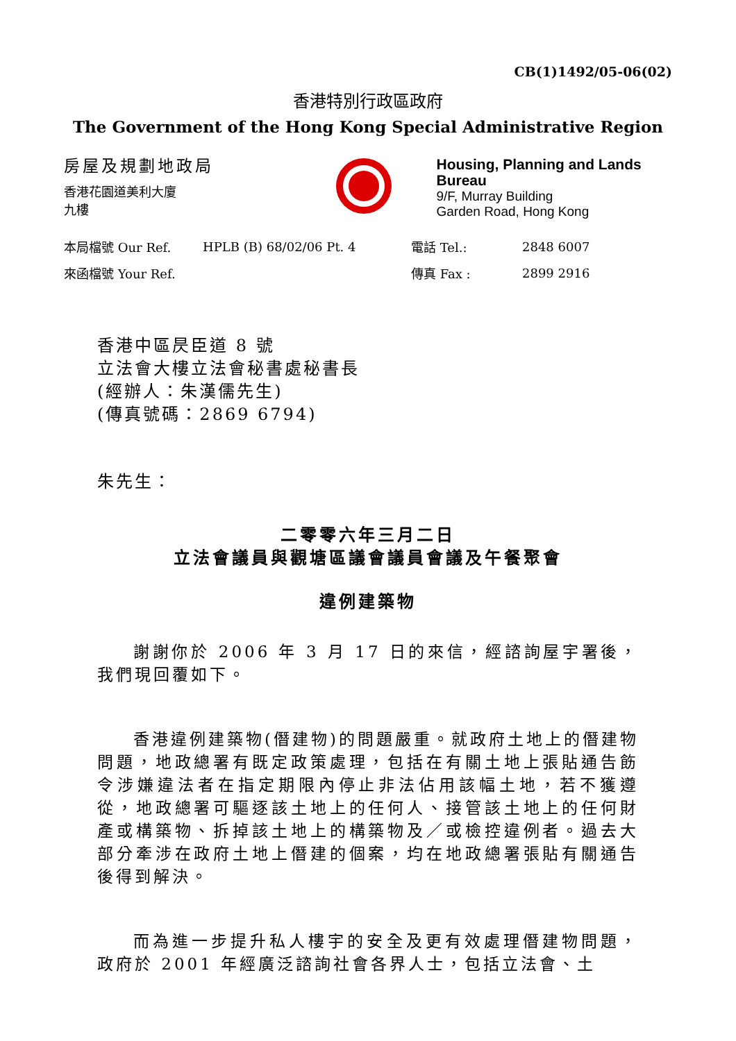CB(1)1492/05-06(02)
香港特別行政區政府
The Government of the Hong Kong Special Administrative Region
房屋及規劃地政局
香港花園道美利大廈
九樓
Housing, Planning and Lands Bureau
9/F, Murray Building
Garden Road, Hong Kong
| 本局檔號 Our Ref. | HPLB (B) 68/02/06 Pt. 4 | 電話 Tel.: | 2848 6007 |
| 來函檔號 Your Ref. | | 傳真 Fax : | 2899 2916 |
香港中區昃臣道 8 號
立法會大樓立法會秘書處秘書長
(經辦人：朱漢儒先生)
(傳真號碼：2869 6794)
朱先生：
二零零六年三月二日
立法會議員與觀塘區議會議員會議及午餐聚會
違例建築物
謝謝你於 2006 年 3 月 17 日的來信，經諮詢屋宇署後，我們現回覆如下。
香港違例建築物(僭建物)的問題嚴重。就政府土地上的僭建物問題，地政總署有既定政策處理，包括在有關土地上張貼通告飭令涉嫌違法者在指定期限內停止非法佔用該幅土地，若不獲遵從，地政總署可驅逐該土地上的任何人、接管該土地上的任何財產或構築物、拆掉該土地上的構築物及／或檢控違例者。過去大部分牽涉在政府土地上僭建的個案，均在地政總署張貼有關通告後得到解決。
而為進一步提升私人樓宇的安全及更有效處理僭建物問題，政府於 2001 年經廣泛諮詢社會各界人士，包括立法會、土